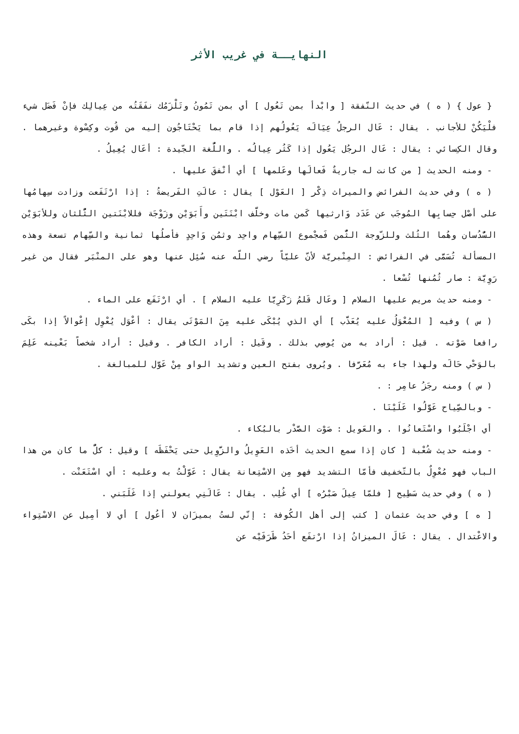النهايــة في غريب الأثر
{ عول } ( ه ) في حديث النّفقة [ وابْدأ بمن تَعُول ] أي بمن تَمُونُ وتَلْزَمُك نفَقَتُه من عِيالِك فإنْ فَضَل شيء فلْيَكُنْ للأجانب . يقال : عَال الرجلُ عِيَالَه يَعُولُهم إذا قام بما يَحْتَاجُون إليه من قُوت وكِسْوة وغيرهما . وقال الكِسائي : يقال : عَال الرجُل يَعُول إذا كَثُر عِيالُه . واللُّغة الجّيدة : أعَال يُعِيلُ .
- ومنه الحديث [ من كانت له جاريةٌ فَعالَها وعَلمها ] أي أنْفقَ عليها .
( ه ) وفي حديث الفرائض والميراث ذِكْر [ العَوْل ] يقال : عالَتِ الفَريضةُ : إذا ارْتَفَعت وزادت سِهامُها على أصْل حِسابِها المُوجَب عن عَدَد وَارثيها كَمن مات وخلَّف ابْنَتَين وأَبَوَيْن وزَوْجَة فللابْنَتين الثُّلثان وللأبَوَيْن السُّدُسان وهُما الثُلث وللزّوجة الثُّمن فَمجْموع السِّهام واحِد وثمُن وَاحِدٍ فأصلُها ثمانية والسِّهام تسعة وهذه المسألة تُسَمَّى في الفرائض : المِنْبريَّة لأنّ عليّاً رضي اللّه عنه سُئِل عنها وهو على المنْبَر فقال من غير رَوِيَّة : صار ثُمُنها تُسْعا .
- ومنه حديث مريم عليها السلام [ وعَال قَلمُ زَكَرِيَّا عليه السلام ] . أي ارْتَفَع على الماء .
( س ) وفيه [ المُعْوَلُ عليه يُعَذَّب ] أي الذي يُبْكَى عليه مِنَ المَوْتَى يقال : أعْوَل يُعْوِل إعْوالاً إذا بكَى رافعا صَوْته . قيل : أراد به من يُوصِي بذلك . وقَيل : أراد الكافر . وقيل : أراد شخصاً بَعْينه عَلِمَ بالوَحْي حَالَه ولهذا جاء به مُعَرَّفا . ويُروى بفتح العين وتشديد الواو مِنْ عَوَّل للمبالغة .
( س ) ومنه رجَزُ عامِر : .
- وبالصِّياح عَوَّلُوا عَلَيْنَا .
أي اجْلَبُوا واسْتَعانُوا . والعَويل : صَوْت الصَّدْر بالبُكاء .
- ومنه حديث شُعْبة [ كان إذا سمع الحديث أخَذه العَوِيلُ والزَّوِيل حتى يَحْفَظَه ] وقيل : كلُّ ما كان من هذا الباب فهو مُعْوِلٌ بالتّخفيف فأمّا التشديد فهو مِن الاسْتِعانة يقال : عَوّلْتُ به وعليه : أي اسْتَعَنْت .
( ه ) وفي حديث سَطِيح [ فلمّا عِيلَ صَبْرُه ] أي غُلِب . يقال : عَالَنِي يعولني إذا غَلَبَني .
[ ه ] وفي حديث عثمان [ كتب إلى أهل الكُوفة : إنّي لستُ بميزَان لا أعُول ] أي لا أمِيل عن الاسْتِواء والاعْتدال . يقال : عَالَ الميزانُ إذا ارْتفَع أحَدُ طَرَفَيْه عن